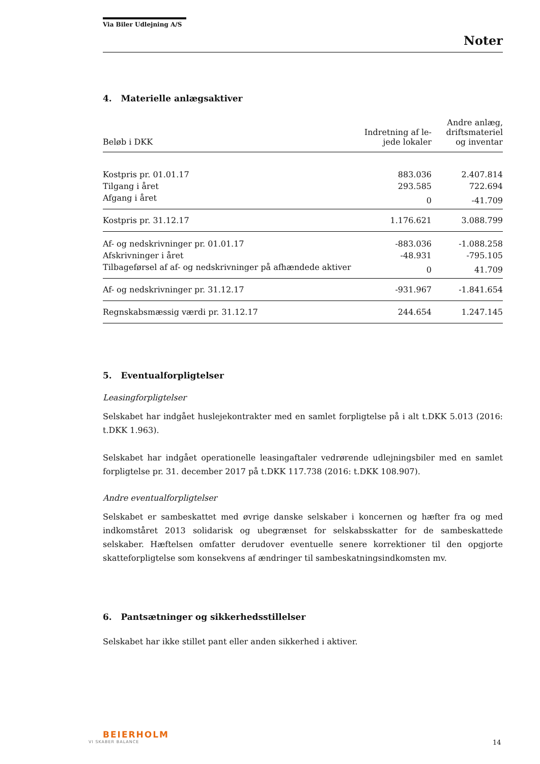Via Biler Udlejning A/S
Noter
4. Materielle anlægsaktiver
| Beløb i DKK | Indretning af le- jede lokaler | Andre anlæg, driftsmateriel og inventar |
| --- | --- | --- |
| Kostpris pr. 01.01.17 | 883.036 | 2.407.814 |
| Tilgang i året | 293.585 | 722.694 |
| Afgang i året | 0 | -41.709 |
| Kostpris pr. 31.12.17 | 1.176.621 | 3.088.799 |
| Af- og nedskrivninger pr. 01.01.17 | -883.036 | -1.088.258 |
| Afskrivninger i året | -48.931 | -795.105 |
| Tilbageførsel af af- og nedskrivninger på afhændede aktiver | 0 | 41.709 |
| Af- og nedskrivninger pr. 31.12.17 | -931.967 | -1.841.654 |
| Regnskabsmæssig værdi pr. 31.12.17 | 244.654 | 1.247.145 |
5. Eventualforpligtelser
Leasingforpligtelser
Selskabet har indgået huslejekontrakter med en samlet forpligtelse på i alt t.DKK 5.013 (2016: t.DKK 1.963).
Selskabet har indgået operationelle leasingaftaler vedrørende udlejningsbiler med en samlet forpligtelse pr. 31. december 2017 på t.DKK 117.738 (2016: t.DKK 108.907).
Andre eventualforpligtelser
Selskabet er sambeskattet med øvrige danske selskaber i koncernen og hæfter fra og med indkomståret 2013 solidarisk og ubegrænset for selskabsskatter for de sambeskattede selskaber. Hæftelsen omfatter derudover eventuelle senere korrektioner til den opgjorte skatteforpligtelse som konsekvens af ændringer til sambeskatningsindkomsten mv.
6. Pantsætninger og sikkerhedsstillelser
Selskabet har ikke stillet pant eller anden sikkerhed i aktiver.
BEIERHOLM
VI SKABER BALANCE
14